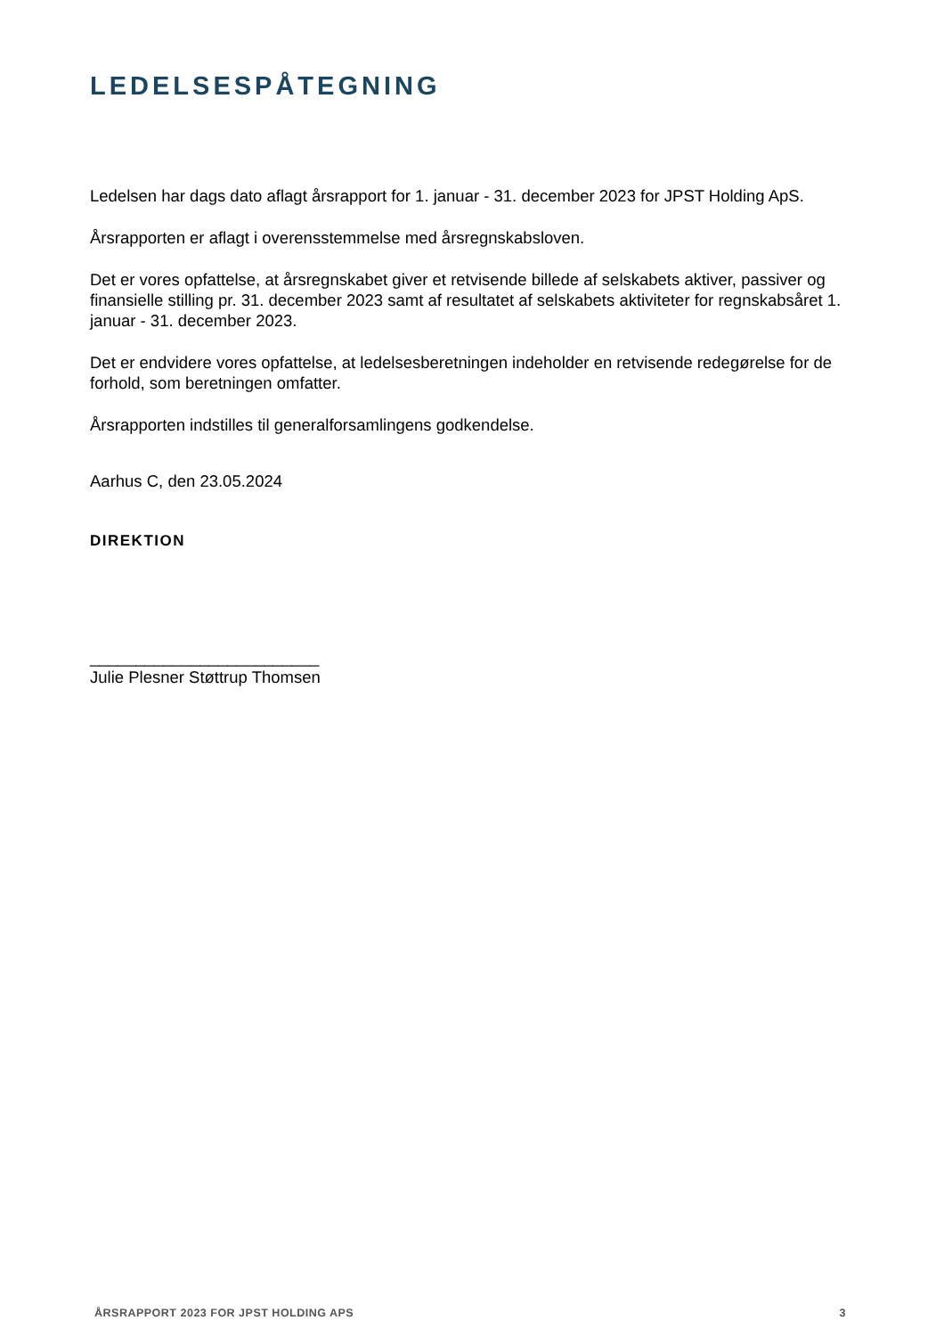LEDELSESPÅTEGNING
Ledelsen har dags dato aflagt årsrapport for 1. januar - 31. december 2023 for JPST Holding ApS.
Årsrapporten er aflagt i overensstemmelse med årsregnskabsloven.
Det er vores opfattelse, at årsregnskabet giver et retvisende billede af selskabets aktiver, passiver og finansielle stilling pr. 31. december 2023 samt af resultatet af selskabets aktiviteter for regnskabsåret 1. januar - 31. december 2023.
Det er endvidere vores opfattelse, at ledelsesberetningen indeholder en retvisende redegørelse for de forhold, som beretningen omfatter.
Årsrapporten indstilles til generalforsamlingens godkendelse.
Aarhus C, den 23.05.2024
DIREKTION
_________________________
Julie Plesner Støttrup Thomsen
ÅRSRAPPORT 2023 FOR JPST HOLDING APS 3